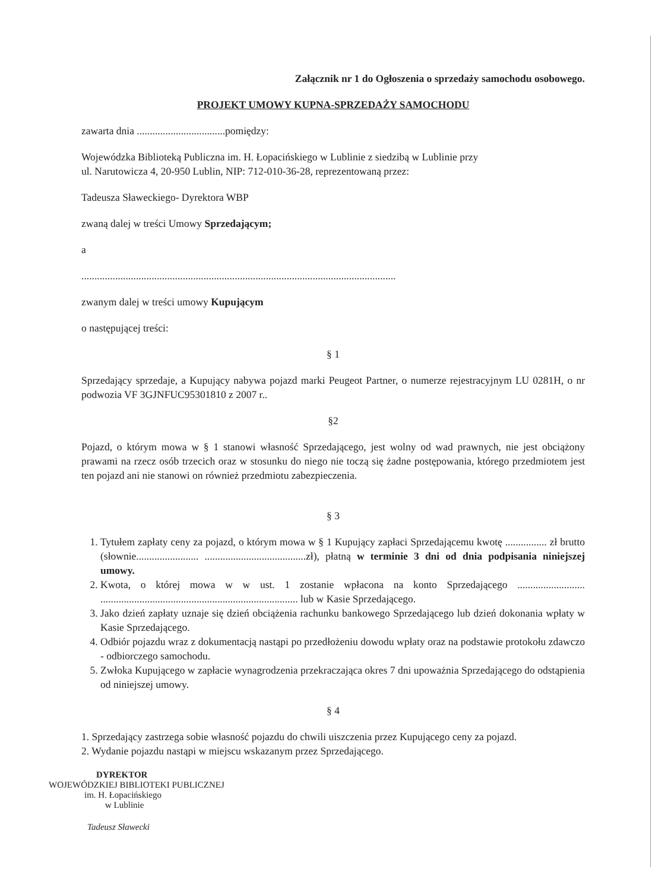Załącznik nr 1 do Ogłoszenia o sprzedaży samochodu osobowego.
PROJEKT UMOWY KUPNA-SPRZEDAŻY SAMOCHODU
zawarta dnia ..................................pomiędzy:
Wojewódzka Biblioteką Publiczna im. H. Łopacińskiego w Lublinie z siedzibą w Lublinie przy
ul. Narutowicza 4, 20-950 Lublin, NIP: 712-010-36-28, reprezentowaną przez:
Tadeusza Sławeckiego- Dyrektora WBP
zwaną dalej w treści Umowy Sprzedającym;
a
.........................................................................................................................
zwanym dalej w treści umowy Kupującym
o następującej treści:
§ 1
Sprzedający sprzedaje, a Kupujący nabywa pojazd marki Peugeot Partner, o numerze rejestracyjnym LU 0281H, o nr podwozia VF 3GJNFUC95301810 z 2007 r..
§2
Pojazd, o którym mowa w § 1 stanowi własność Sprzedającego, jest wolny od wad prawnych, nie jest obciążony prawami na rzecz osób trzecich oraz w stosunku do niego nie toczą się żadne postępowania, którego przedmiotem jest ten pojazd ani nie stanowi on również przedmiotu zabezpieczenia.
§ 3
1. Tytułem zapłaty ceny za pojazd, o którym mowa w § 1 Kupujący zapłaci Sprzedającemu kwotę ................ zł brutto (słownie........................ .......................................zł), płatną w terminie 3 dni od dnia podpisania niniejszej umowy.
2. Kwota, o której mowa w w ust. 1 zostanie wpłacona na konto Sprzedającego .......................... ............................................................................ lub w Kasie Sprzedającego.
3. Jako dzień zapłaty uznaje się dzień obciążenia rachunku bankowego Sprzedającego lub dzień dokonania wpłaty w Kasie Sprzedającego.
4. Odbiór pojazdu wraz z dokumentacją nastąpi po przedłożeniu dowodu wpłaty oraz na podstawie protokołu zdawczo - odbiorczego samochodu.
5. Zwłoka Kupującego w zapłacie wynagrodzenia przekraczająca okres 7 dni upoważnia Sprzedającego do odstąpienia od niniejszej umowy.
§ 4
1. Sprzedający zastrzega sobie własność pojazdu do chwili uiszczenia przez Kupującego ceny za pojazd.
2. Wydanie pojazdu nastąpi w miejscu wskazanym przez Sprzedającego.
DYREKTOR
WOJEWÓDZKIEJ BIBLIOTEKI PUBLICZNEJ
im. H. Łopacińskiego
w Lublinie
Tadeusz Sławecki